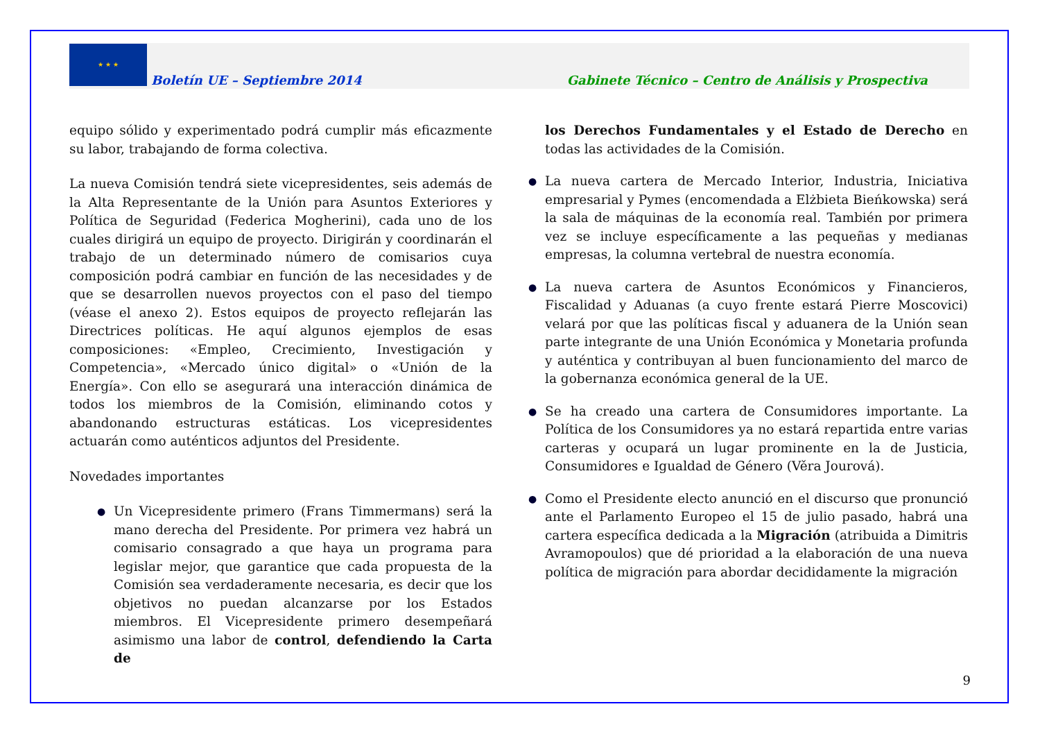★ ★ ★
Boletín UE – Septiembre 2014
Gabinete Técnico – Centro de Análisis y Prospectiva
equipo sólido y experimentado podrá cumplir más eficazmente su labor, trabajando de forma colectiva.
La nueva Comisión tendrá siete vicepresidentes, seis además de la Alta Representante de la Unión para Asuntos Exteriores y Política de Seguridad (Federica Mogherini), cada uno de los cuales dirigirá un equipo de proyecto. Dirigirán y coordinarán el trabajo de un determinado número de comisarios cuya composición podrá cambiar en función de las necesidades y de que se desarrollen nuevos proyectos con el paso del tiempo (véase el anexo 2). Estos equipos de proyecto reflejarán las Directrices políticas. He aquí algunos ejemplos de esas composiciones: «Empleo, Crecimiento, Investigación y Competencia», «Mercado único digital» o «Unión de la Energía». Con ello se asegurará una interacción dinámica de todos los miembros de la Comisión, eliminando cotos y abandonando estructuras estáticas. Los vicepresidentes actuarán como auténticos adjuntos del Presidente.
Novedades importantes
● Un Vicepresidente primero (Frans Timmermans) será la mano derecha del Presidente. Por primera vez habrá un comisario consagrado a que haya un programa para legislar mejor, que garantice que cada propuesta de la Comisión sea verdaderamente necesaria, es decir que los objetivos no puedan alcanzarse por los Estados miembros. El Vicepresidente primero desempeñará asimismo una labor de control, defendiendo la Carta de
los Derechos Fundamentales y el Estado de Derecho en todas las actividades de la Comisión.
● La nueva cartera de Mercado Interior, Industria, Iniciativa empresarial y Pymes (encomendada a Elżbieta Bieńkowska) será la sala de máquinas de la economía real. También por primera vez se incluye específicamente a las pequeñas y medianas empresas, la columna vertebral de nuestra economía.
● La nueva cartera de Asuntos Económicos y Financieros, Fiscalidad y Aduanas (a cuyo frente estará Pierre Moscovici) velará por que las políticas fiscal y aduanera de la Unión sean parte integrante de una Unión Económica y Monetaria profunda y auténtica y contribuyan al buen funcionamiento del marco de la gobernanza económica general de la UE.
● Se ha creado una cartera de Consumidores importante. La Política de los Consumidores ya no estará repartida entre varias carteras y ocupará un lugar prominente en la de Justicia, Consumidores e Igualdad de Género (Věra Jourová).
● Como el Presidente electo anunció en el discurso que pronunció ante el Parlamento Europeo el 15 de julio pasado, habrá una cartera específica dedicada a la Migración (atribuida a Dimitris Avramopoulos) que dé prioridad a la elaboración de una nueva política de migración para abordar decididamente la migración
9